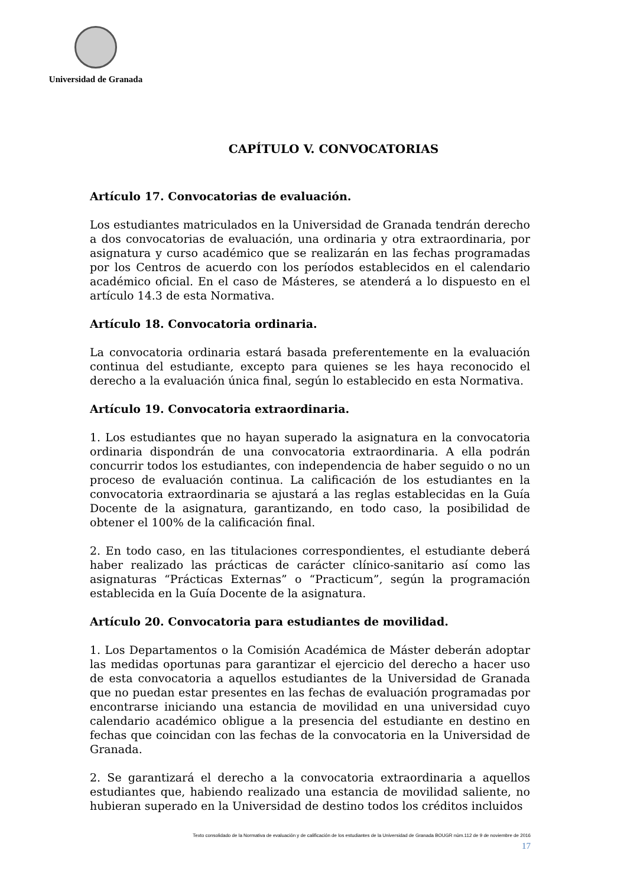Universidad de Granada
CAPÍTULO V. CONVOCATORIAS
Artículo 17. Convocatorias de evaluación.
Los estudiantes matriculados en la Universidad de Granada tendrán derecho a dos convocatorias de evaluación, una ordinaria y otra extraordinaria, por asignatura y curso académico que se realizarán en las fechas programadas por los Centros de acuerdo con los períodos establecidos en el calendario académico oficial. En el caso de Másteres, se atenderá a lo dispuesto en el artículo 14.3 de esta Normativa.
Artículo 18. Convocatoria ordinaria.
La convocatoria ordinaria estará basada preferentemente en la evaluación continua del estudiante, excepto para quienes se les haya reconocido el derecho a la evaluación única final, según lo establecido en esta Normativa.
Artículo 19. Convocatoria extraordinaria.
1. Los estudiantes que no hayan superado la asignatura en la convocatoria ordinaria dispondrán de una convocatoria extraordinaria. A ella podrán concurrir todos los estudiantes, con independencia de haber seguido o no un proceso de evaluación continua. La calificación de los estudiantes en la convocatoria extraordinaria se ajustará a las reglas establecidas en la Guía Docente de la asignatura, garantizando, en todo caso, la posibilidad de obtener el 100% de la calificación final.
2. En todo caso, en las titulaciones correspondientes, el estudiante deberá haber realizado las prácticas de carácter clínico-sanitario así como las asignaturas “Prácticas Externas” o “Practicum”, según la programación establecida en la Guía Docente de la asignatura.
Artículo 20. Convocatoria para estudiantes de movilidad.
1. Los Departamentos o la Comisión Académica de Máster deberán adoptar las medidas oportunas para garantizar el ejercicio del derecho a hacer uso de esta convocatoria a aquellos estudiantes de la Universidad de Granada que no puedan estar presentes en las fechas de evaluación programadas por encontrarse iniciando una estancia de movilidad en una universidad cuyo calendario académico obligue a la presencia del estudiante en destino en fechas que coincidan con las fechas de la convocatoria en la Universidad de Granada.
2. Se garantizará el derecho a la convocatoria extraordinaria a aquellos estudiantes que, habiendo realizado una estancia de movilidad saliente, no hubieran superado en la Universidad de destino todos los créditos incluidos
Texto consolidado de la Normativa de evaluación y de calificación de los estudiantes de la Universidad de Granada BOUGR núm.112 de 9 de noviembre de 2016
17